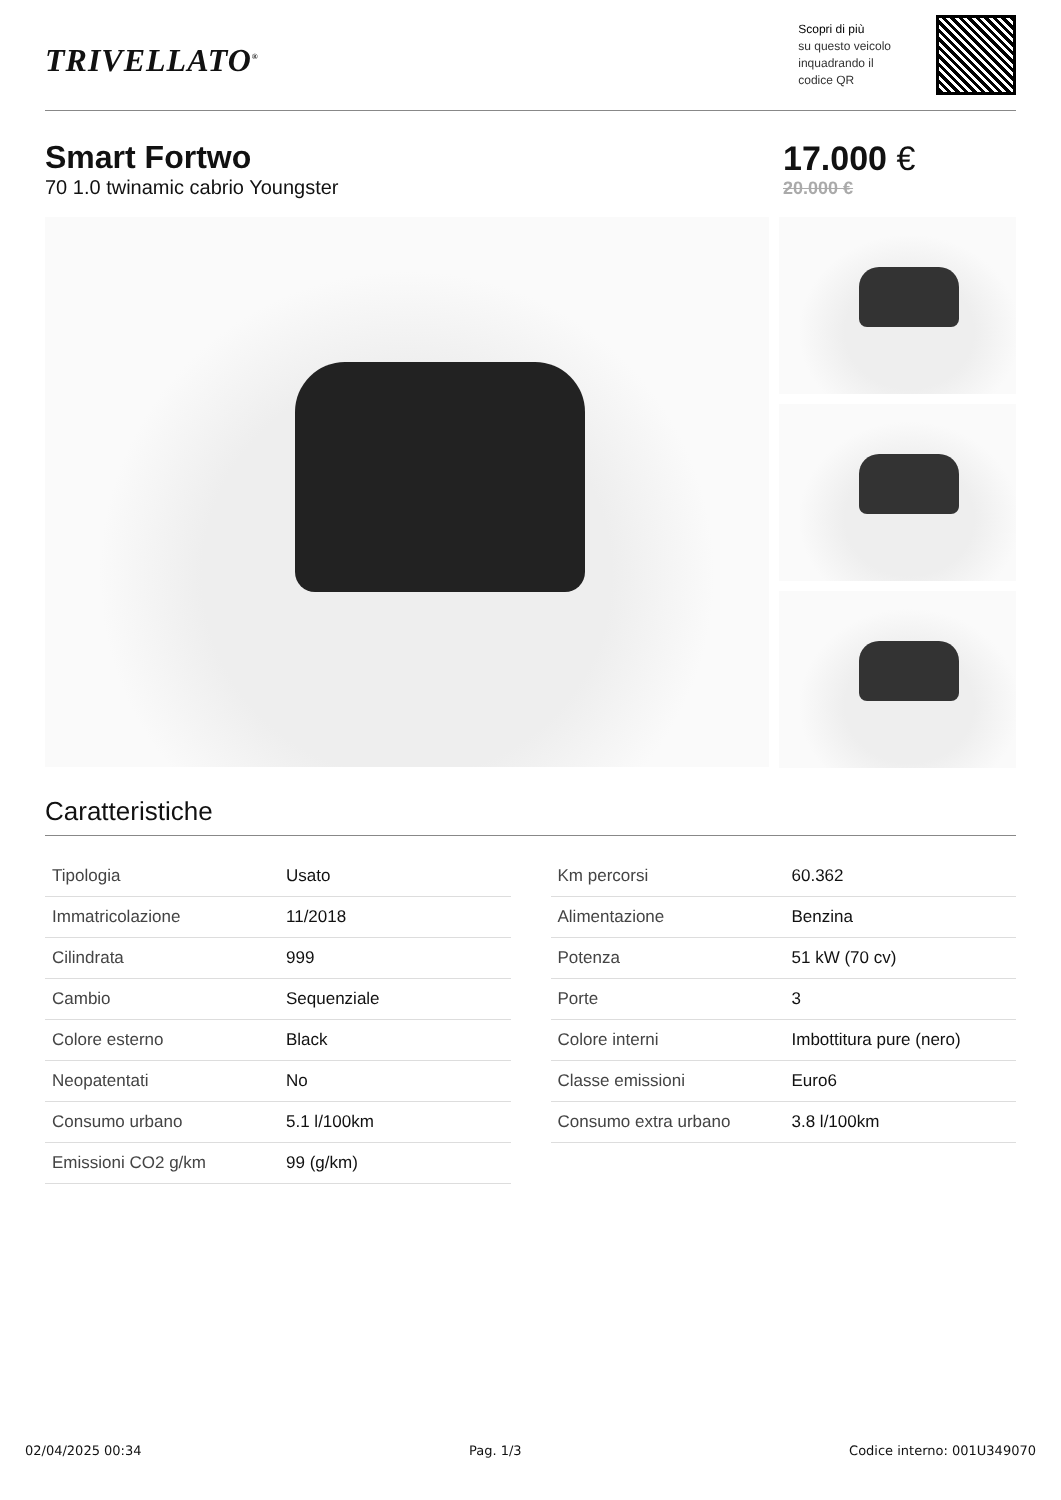TRIVELLATO<sup>®</sup>
Scopri di più
su questo veicolo
inquadrando il
codice QR
Smart Fortwo
70 1.0 twinamic cabrio Youngster
17.000 €
20.000 €
Caratteristiche
| Tipologia | Usato |
| Immatricolazione | 11/2018 |
| Cilindrata | 999 |
| Cambio | Sequenziale |
| Colore esterno | Black |
| Neopatentati | No |
| Consumo urbano | 5.1 l/100km |
| Emissioni CO2 g/km | 99 (g/km) |
| Km percorsi | 60.362 |
| Alimentazione | Benzina |
| Potenza | 51 kW (70 cv) |
| Porte | 3 |
| Colore interni | Imbottitura pure (nero) |
| Classe emissioni | Euro6 |
| Consumo extra urbano | 3.8 l/100km |
02/04/2025 00:34 Pag. 1/3 Codice interno: 001U349070